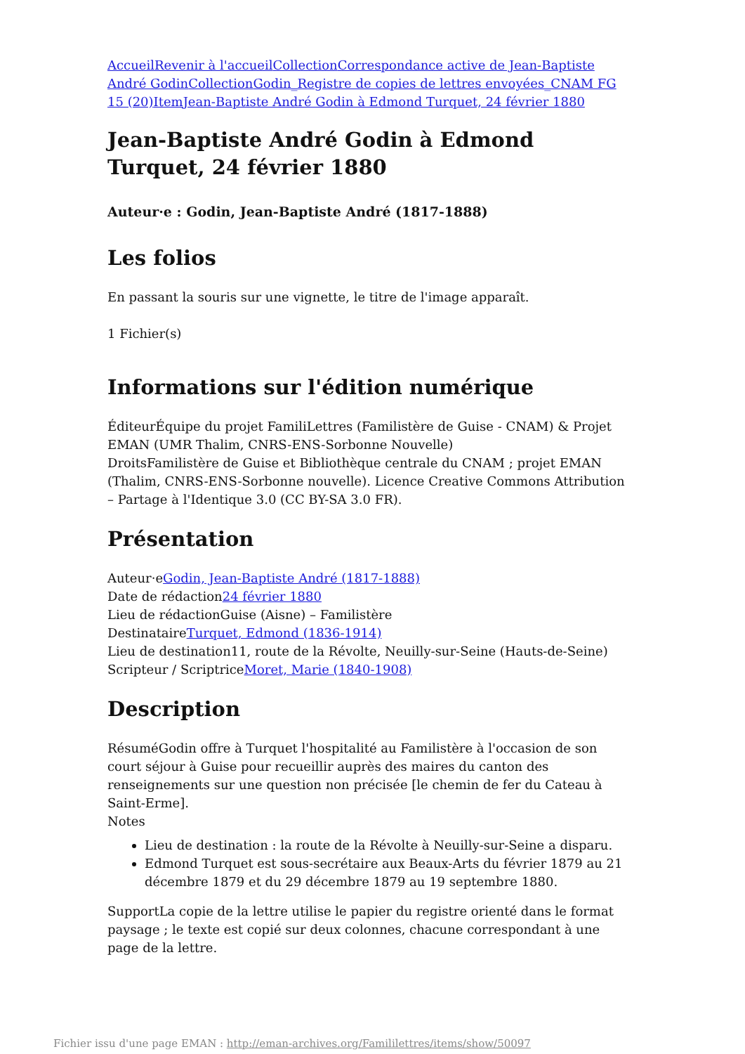Accueil Revenir à l'accueil Collection Correspondance active de Jean-Baptiste André Godin Collection Godin_Registre de copies de lettres envoyées_CNAM FG 15 (20) Item Jean-Baptiste André Godin à Edmond Turquet, 24 février 1880
Jean-Baptiste André Godin à Edmond Turquet, 24 février 1880
Auteur·e : Godin, Jean-Baptiste André (1817-1888)
Les folios
En passant la souris sur une vignette, le titre de l'image apparaît.
1 Fichier(s)
Informations sur l'édition numérique
ÉditeurÉquipe du projet FamiliLettres (Familistère de Guise - CNAM) & Projet EMAN (UMR Thalim, CNRS-ENS-Sorbonne Nouvelle)
DroitsFamilistère de Guise et Bibliothèque centrale du CNAM ; projet EMAN (Thalim, CNRS-ENS-Sorbonne nouvelle). Licence Creative Commons Attribution – Partage à l'Identique 3.0 (CC BY-SA 3.0 FR).
Présentation
Auteur·eGodin, Jean-Baptiste André (1817-1888)
Date de rédaction24 février 1880
Lieu de rédactionGuise (Aisne) – Familistère
DestinataireTurquet, Edmond (1836-1914)
Lieu de destination11, route de la Révolte, Neuilly-sur-Seine (Hauts-de-Seine)
Scripteur / ScriptriceMoret, Marie (1840-1908)
Description
RésuméGodin offre à Turquet l'hospitalité au Familistère à l'occasion de son court séjour à Guise pour recueillir auprès des maires du canton des renseignements sur une question non précisée [le chemin de fer du Cateau à Saint-Erme].
Notes
Lieu de destination : la route de la Révolte à Neuilly-sur-Seine a disparu.
Edmond Turquet est sous-secrétaire aux Beaux-Arts du février 1879 au 21 décembre 1879 et du 29 décembre 1879 au 19 septembre 1880.
SupportLa copie de la lettre utilise le papier du registre orienté dans le format paysage ; le texte est copié sur deux colonnes, chacune correspondant à une page de la lettre.
Fichier issu d'une page EMAN : http://eman-archives.org/Famililettres/items/show/50097